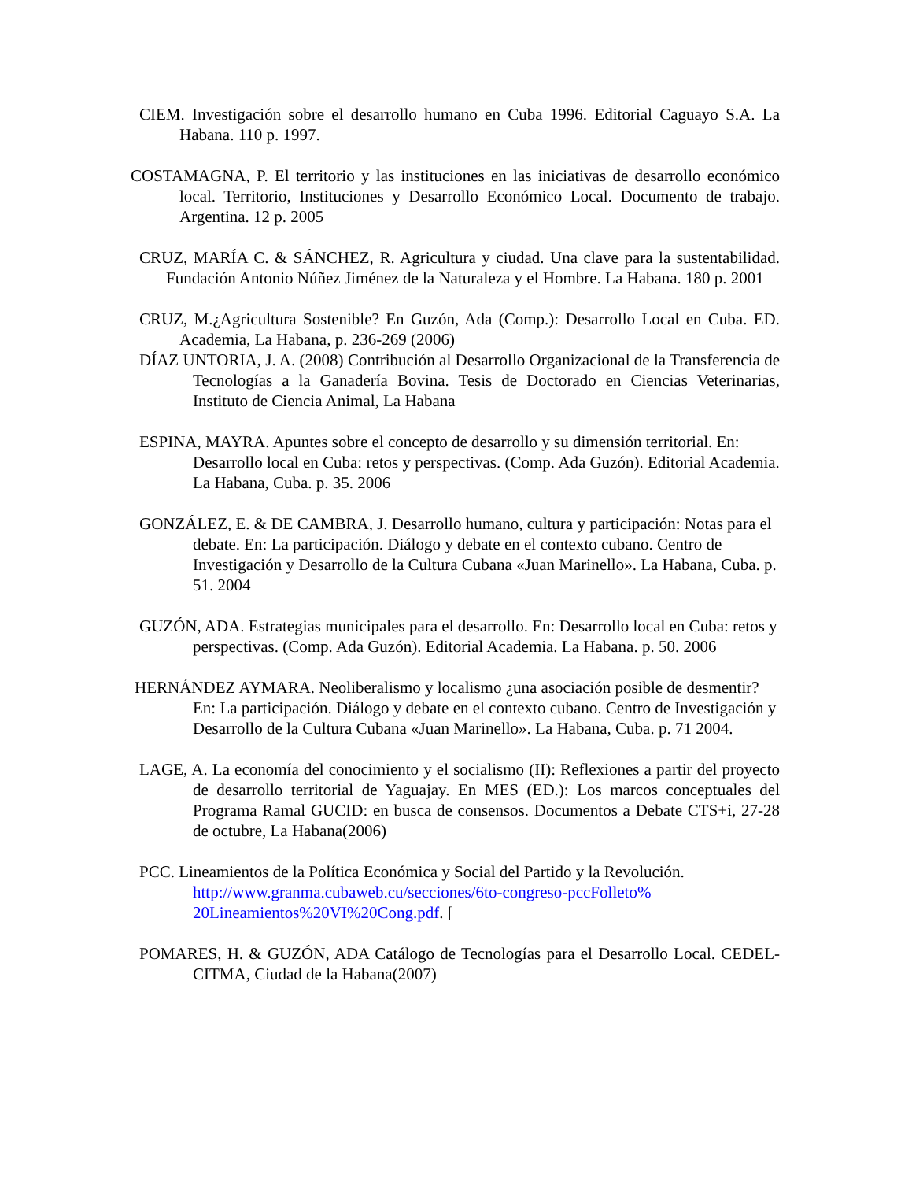CIEM. Investigación sobre el desarrollo humano en Cuba 1996. Editorial Caguayo S.A. La Habana. 110 p. 1997.
COSTAMAGNA, P. El territorio y las instituciones en las iniciativas de desarrollo económico local. Territorio, Instituciones y Desarrollo Económico Local. Documento de trabajo. Argentina. 12 p. 2005
CRUZ, MARÍA C. & SÁNCHEZ, R. Agricultura y ciudad. Una clave para la sustentabilidad. Fundación Antonio Núñez Jiménez de la Naturaleza y el Hombre. La Habana. 180 p. 2001
CRUZ, M.¿Agricultura Sostenible? En Guzón, Ada (Comp.): Desarrollo Local en Cuba. ED. Academia, La Habana, p. 236-269 (2006)
DÍAZ UNTORIA, J. A. (2008) Contribución al Desarrollo Organizacional de la Transferencia de Tecnologías a la Ganadería Bovina. Tesis de Doctorado en Ciencias Veterinarias, Instituto de Ciencia Animal, La Habana
ESPINA, MAYRA. Apuntes sobre el concepto de desarrollo y su dimensión territorial. En: Desarrollo local en Cuba: retos y perspectivas. (Comp. Ada Guzón). Editorial Academia. La Habana, Cuba. p. 35. 2006
GONZÁLEZ, E. & DE CAMBRA, J. Desarrollo humano, cultura y participación: Notas para el debate. En: La participación. Diálogo y debate en el contexto cubano. Centro de Investigación y Desarrollo de la Cultura Cubana «Juan Marinello». La Habana, Cuba. p. 51. 2004
GUZÓN, ADA. Estrategias municipales para el desarrollo. En: Desarrollo local en Cuba: retos y perspectivas. (Comp. Ada Guzón). Editorial Academia. La Habana. p. 50. 2006
HERNÁNDEZ AYMARA. Neoliberalismo y localismo ¿una asociación posible de desmentir? En: La participación. Diálogo y debate en el contexto cubano. Centro de Investigación y Desarrollo de la Cultura Cubana «Juan Marinello». La Habana, Cuba. p. 71 2004.
LAGE, A. La economía del conocimiento y el socialismo (II): Reflexiones a partir del proyecto de desarrollo territorial de Yaguajay. En MES (ED.): Los marcos conceptuales del Programa Ramal GUCID: en busca de consensos. Documentos a Debate CTS+i, 27-28 de octubre, La Habana(2006)
PCC. Lineamientos de la Política Económica y Social del Partido y la Revolución. http://www.granma.cubaweb.cu/secciones/6to-congreso-pccFolleto% 20Lineamientos%20VI%20Cong.pdf. [
POMARES, H. & GUZÓN, ADA Catálogo de Tecnologías para el Desarrollo Local. CEDEL-CITMA, Ciudad de la Habana(2007)